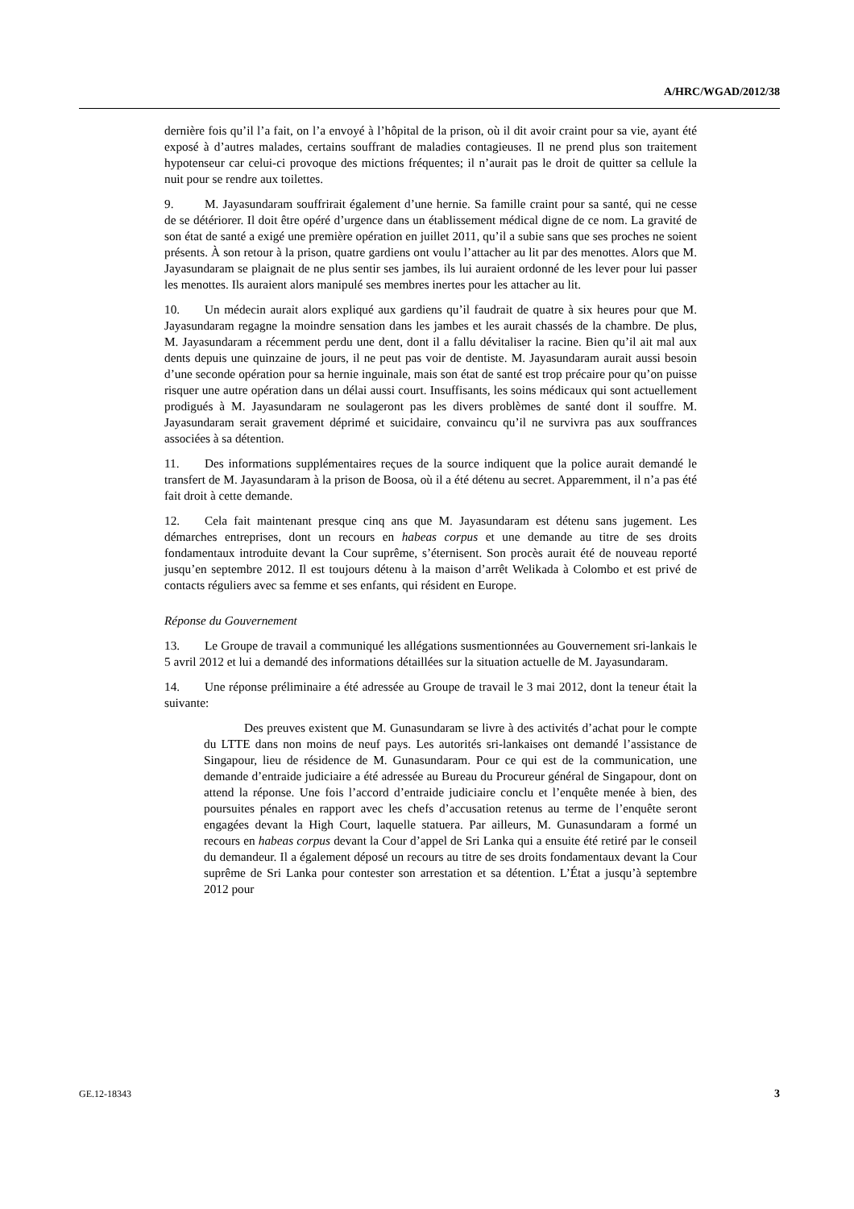A/HRC/WGAD/2012/38
dernière fois qu’il l’a fait, on l’a envoyé à l’hôpital de la prison, où il dit avoir craint pour sa vie, ayant été exposé à d’autres malades, certains souffrant de maladies contagieuses. Il ne prend plus son traitement hypotenseur car celui-ci provoque des mictions fréquentes; il n’aurait pas le droit de quitter sa cellule la nuit pour se rendre aux toilettes.
9. M. Jayasundaram souffrirait également d’une hernie. Sa famille craint pour sa santé, qui ne cesse de se détériorer. Il doit être opéré d’urgence dans un établissement médical digne de ce nom. La gravité de son état de santé a exigé une première opération en juillet 2011, qu’il a subie sans que ses proches ne soient présents. À son retour à la prison, quatre gardiens ont voulu l’attacher au lit par des menottes. Alors que M. Jayasundaram se plaignait de ne plus sentir ses jambes, ils lui auraient ordonné de les lever pour lui passer les menottes. Ils auraient alors manipulé ses membres inertes pour les attacher au lit.
10. Un médecin aurait alors expliqué aux gardiens qu’il faudrait de quatre à six heures pour que M. Jayasundaram regagne la moindre sensation dans les jambes et les aurait chassés de la chambre. De plus, M. Jayasundaram a récemment perdu une dent, dont il a fallu dévitaliser la racine. Bien qu’il ait mal aux dents depuis une quinzaine de jours, il ne peut pas voir de dentiste. M. Jayasundaram aurait aussi besoin d’une seconde opération pour sa hernie inguinale, mais son état de santé est trop précaire pour qu’on puisse risquer une autre opération dans un délai aussi court. Insuffisants, les soins médicaux qui sont actuellement prodigués à M. Jayasundaram ne soulageront pas les divers problèmes de santé dont il souffre. M. Jayasundaram serait gravement déprimé et suicidaire, convaincu qu’il ne survivra pas aux souffrances associées à sa détention.
11. Des informations supplémentaires reçues de la source indiquent que la police aurait demandé le transfert de M. Jayasundaram à la prison de Boosa, où il a été détenu au secret. Apparemment, il n’a pas été fait droit à cette demande.
12. Cela fait maintenant presque cinq ans que M. Jayasundaram est détenu sans jugement. Les démarches entreprises, dont un recours en habeas corpus et une demande au titre de ses droits fondamentaux introduite devant la Cour suprême, s’éternisent. Son procès aurait été de nouveau reporté jusqu’en septembre 2012. Il est toujours détenu à la maison d’arrêt Welikada à Colombo et est privé de contacts réguliers avec sa femme et ses enfants, qui résident en Europe.
Réponse du Gouvernement
13. Le Groupe de travail a communiqué les allégations susmentionnées au Gouvernement sri-lankais le 5 avril 2012 et lui a demandé des informations détaillées sur la situation actuelle de M. Jayasundaram.
14. Une réponse préliminaire a été adressée au Groupe de travail le 3 mai 2012, dont la teneur était la suivante:
Des preuves existent que M. Gunasundaram se livre à des activités d’achat pour le compte du LTTE dans non moins de neuf pays. Les autorités sri-lankaises ont demandé l’assistance de Singapour, lieu de résidence de M. Gunasundaram. Pour ce qui est de la communication, une demande d’entraide judiciaire a été adressée au Bureau du Procureur général de Singapour, dont on attend la réponse. Une fois l’accord d’entraide judiciaire conclu et l’enquête menée à bien, des poursuites pénales en rapport avec les chefs d’accusation retenus au terme de l’enquête seront engagées devant la High Court, laquelle statuera. Par ailleurs, M. Gunasundaram a formé un recours en habeas corpus devant la Cour d’appel de Sri Lanka qui a ensuite été retiré par le conseil du demandeur. Il a également déposé un recours au titre de ses droits fondamentaux devant la Cour suprême de Sri Lanka pour contester son arrestation et sa détention. L’État a jusqu’à septembre 2012 pour
GE.12-18343 3